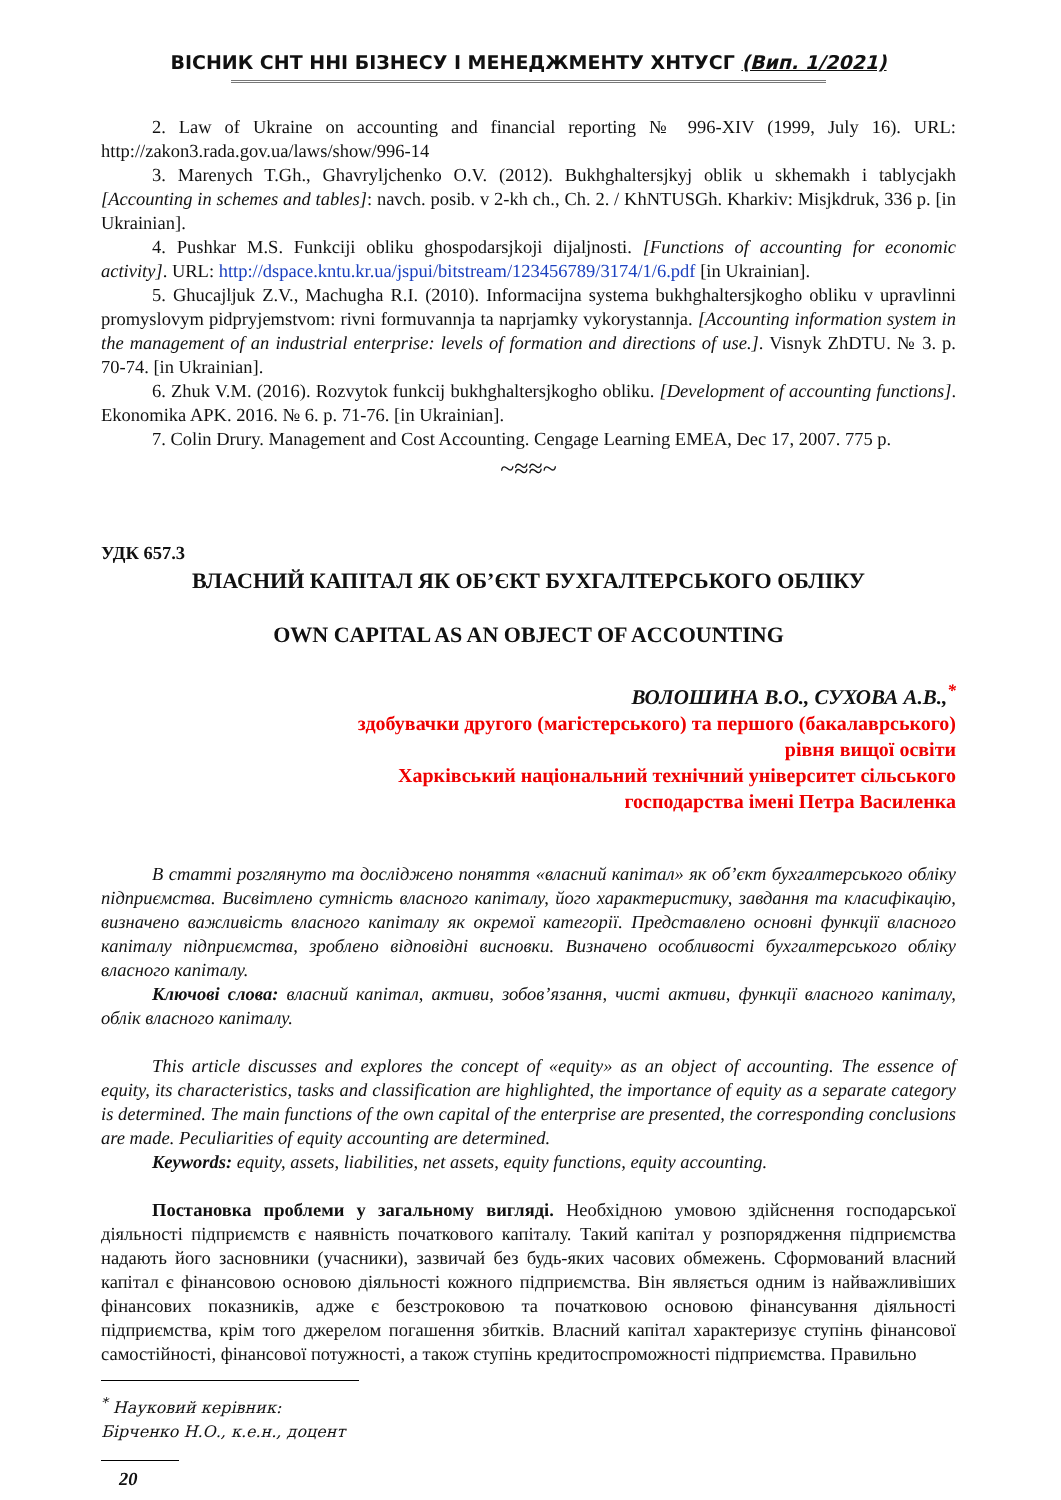ВІСНИК СНТ ННІ БІЗНЕСУ І МЕНЕДЖМЕНТУ ХНТУСГ (Вип. 1/2021)
2. Law of Ukraine on accounting and financial reporting № 996-XIV (1999, July 16). URL: http://zakon3.rada.gov.ua/laws/show/996-14
3. Marenych T.Gh., Ghavryljchenko O.V. (2012). Bukhghaltersjkyj oblik u skhemakh i tablycjakh [Accounting in schemes and tables]: navch. posib. v 2-kh ch., Ch. 2. / KhNTUSGh. Kharkiv: Misjkdruk, 336 p. [in Ukrainian].
4. Pushkar M.S. Funkciji obliku ghospodarsjkoji dijaljnosti. [Functions of accounting for economic activity]. URL: http://dspace.kntu.kr.ua/jspui/bitstream/123456789/3174/1/6.pdf [in Ukrainian].
5. Ghucajljuk Z.V., Machugha R.I. (2010). Informacijna systema bukhghaltersjkogho obliku v upravlinni promyslovym pidpryjemstvom: rivni formuvannja ta naprjamky vykorystannja. [Accounting information system in the management of an industrial enterprise: levels of formation and directions of use.]. Visnyk ZhDTU. № 3. p. 70-74. [in Ukrainian].
6. Zhuk V.M. (2016). Rozvytok funkcij bukhghaltersjkogho obliku. [Development of accounting functions]. Ekonomika APK. 2016. № 6. p. 71-76. [in Ukrainian].
7. Colin Drury. Management and Cost Accounting. Cengage Learning EMEA, Dec 17, 2007. 775 p.
~≈≈~
УДК 657.3
ВЛАСНИЙ КАПІТАЛ ЯК ОБ’ЄКТ БУХГАЛТЕРСЬКОГО ОБЛІКУ
OWN CAPITAL AS AN OBJECT OF ACCOUNTING
ВОЛОШИНА В.О., СУХОВА А.В.,<sup>*</sup>
здобувачки другого (магістерського) та першого (бакалаврського)
рівня вищої освіти
Харківський національний технічний університет сільського
господарства імені Петра Василенка
В статті розглянуто та досліджено поняття «власний капітал» як об’єкт бухгалтерського обліку підприємства. Висвітлено сутність власного капіталу, його характеристику, завдання та класифікацію, визначено важливість власного капіталу як окремої категорії. Представлено основні функції власного капіталу підприємства, зроблено відповідні висновки. Визначено особливості бухгалтерського обліку власного капіталу.
Ключові слова: власний капітал, активи, зобов’язання, чисті активи, функції власного капіталу, облік власного капіталу.
This article discusses and explores the concept of «equity» as an object of accounting. The essence of equity, its characteristics, tasks and classification are highlighted, the importance of equity as a separate category is determined. The main functions of the own capital of the enterprise are presented, the corresponding conclusions are made. Peculiarities of equity accounting are determined.
Keywords: equity, assets, liabilities, net assets, equity functions, equity accounting.
Постановка проблеми у загальному вигляді. Необхідною умовою здійснення господарської діяльності підприємств є наявність початкового капіталу. Такий капітал у розпорядження підприємства надають його засновники (учасники), зазвичай без будь-яких часових обмежень. Сформований власний капітал є фінансовою основою діяльності кожного підприємства. Він являється одним із найважливіших фінансових показників, адже є безстроковою та початковою основою фінансування діяльності підприємства, крім того джерелом погашення збитків. Власний капітал характеризує ступінь фінансової самостійності, фінансової потужності, а також ступінь кредитоспроможності підприємства. Правильно
<sup>*</sup> Науковий керівник: Бірченко Н.О., к.е.н., доцент
20